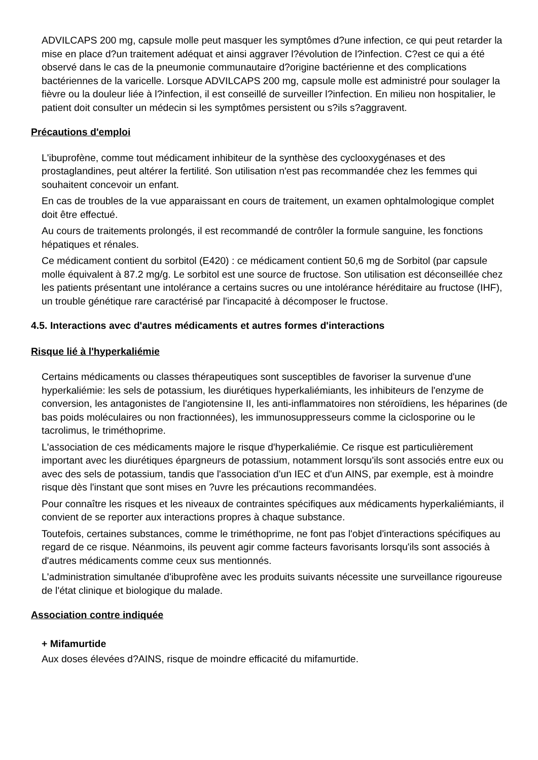ADVILCAPS 200 mg, capsule molle peut masquer les symptômes d?une infection, ce qui peut retarder la mise en place d?un traitement adéquat et ainsi aggraver l?évolution de l?infection. C?est ce qui a été observé dans le cas de la pneumonie communautaire d?origine bactérienne et des complications bactériennes de la varicelle. Lorsque ADVILCAPS 200 mg, capsule molle est administré pour soulager la fièvre ou la douleur liée à l?infection, il est conseillé de surveiller l?infection. En milieu non hospitalier, le patient doit consulter un médecin si les symptômes persistent ou s?ils s?aggravent.
Précautions d'emploi
L'ibuprofène, comme tout médicament inhibiteur de la synthèse des cyclooxygénases et des prostaglandines, peut altérer la fertilité. Son utilisation n'est pas recommandée chez les femmes qui souhaitent concevoir un enfant.
En cas de troubles de la vue apparaissant en cours de traitement, un examen ophtalmologique complet doit être effectué.
Au cours de traitements prolongés, il est recommandé de contrôler la formule sanguine, les fonctions hépatiques et rénales.
Ce médicament contient du sorbitol (E420) : ce médicament contient 50,6 mg de Sorbitol (par capsule molle équivalent à 87.2 mg/g. Le sorbitol est une source de fructose. Son utilisation est déconseillée chez les patients présentant une intolérance a certains sucres ou une intolérance héréditaire au fructose (IHF), un trouble génétique rare caractérisé par l'incapacité à décomposer le fructose.
4.5. Interactions avec d'autres médicaments et autres formes d'interactions
Risque lié à l'hyperkaliémie
Certains médicaments ou classes thérapeutiques sont susceptibles de favoriser la survenue d'une hyperkaliémie: les sels de potassium, les diurétiques hyperkaliémiants, les inhibiteurs de l'enzyme de conversion, les antagonistes de l'angiotensine II, les anti-inflammatoires non stéroïdiens, les héparines (de bas poids moléculaires ou non fractionnées), les immunosuppresseurs comme la ciclosporine ou le tacrolimus, le triméthoprime.
L'association de ces médicaments majore le risque d'hyperkaliémie. Ce risque est particulièrement important avec les diurétiques épargneurs de potassium, notamment lorsqu'ils sont associés entre eux ou avec des sels de potassium, tandis que l'association d'un IEC et d'un AINS, par exemple, est à moindre risque dès l'instant que sont mises en ?uvre les précautions recommandées.
Pour connaître les risques et les niveaux de contraintes spécifiques aux médicaments hyperkaliémiants, il convient de se reporter aux interactions propres à chaque substance.
Toutefois, certaines substances, comme le triméthoprime, ne font pas l'objet d'interactions spécifiques au regard de ce risque. Néanmoins, ils peuvent agir comme facteurs favorisants lorsqu'ils sont associés à d'autres médicaments comme ceux sus mentionnés.
L'administration simultanée d'ibuprofène avec les produits suivants nécessite une surveillance rigoureuse de l'état clinique et biologique du malade.
Association contre indiquée
+ Mifamurtide
Aux doses élevées d?AINS, risque de moindre efficacité du mifamurtide.